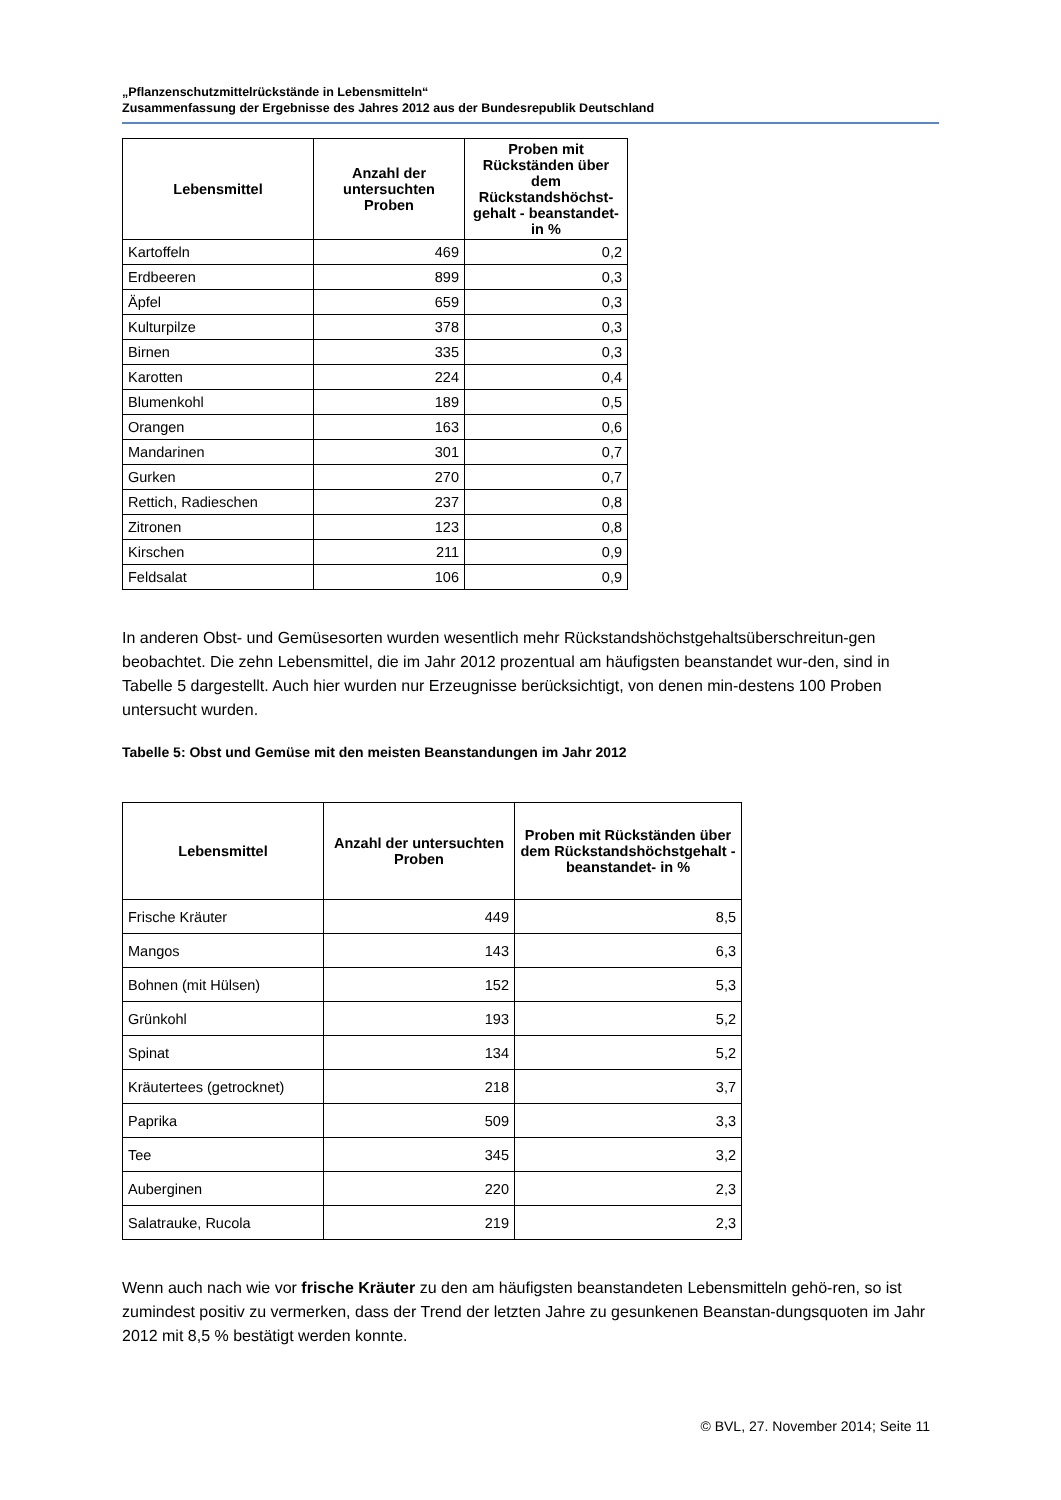„Pflanzenschutzmittelrückstände in Lebensmitteln“
Zusammenfassung der Ergebnisse des Jahres 2012 aus der Bundesrepublik Deutschland
| Lebensmittel | Anzahl der untersuchten Proben | Proben mit Rückständen über dem Rückstandshöchst-gehalt - beanstandet- in % |
| --- | --- | --- |
| Kartoffeln | 469 | 0,2 |
| Erdbeeren | 899 | 0,3 |
| Äpfel | 659 | 0,3 |
| Kulturpilze | 378 | 0,3 |
| Birnen | 335 | 0,3 |
| Karotten | 224 | 0,4 |
| Blumenkohl | 189 | 0,5 |
| Orangen | 163 | 0,6 |
| Mandarinen | 301 | 0,7 |
| Gurken | 270 | 0,7 |
| Rettich, Radieschen | 237 | 0,8 |
| Zitronen | 123 | 0,8 |
| Kirschen | 211 | 0,9 |
| Feldsalat | 106 | 0,9 |
In anderen Obst- und Gemüsesorten wurden wesentlich mehr Rückstandshöchstgehaltsüberschreitun-gen beobachtet. Die zehn Lebensmittel, die im Jahr 2012 prozentual am häufigsten beanstandet wur-den, sind in Tabelle 5 dargestellt. Auch hier wurden nur Erzeugnisse berücksichtigt, von denen min-destens 100 Proben untersucht wurden.
Tabelle 5: Obst und Gemüse mit den meisten Beanstandungen im Jahr 2012
| Lebensmittel | Anzahl der untersuchten Proben | Proben mit Rückständen über dem Rückstandshöchstgehalt - beanstandet- in % |
| --- | --- | --- |
| Frische Kräuter | 449 | 8,5 |
| Mangos | 143 | 6,3 |
| Bohnen (mit Hülsen) | 152 | 5,3 |
| Grünkohl | 193 | 5,2 |
| Spinat | 134 | 5,2 |
| Kräutertees (getrocknet) | 218 | 3,7 |
| Paprika | 509 | 3,3 |
| Tee | 345 | 3,2 |
| Auberginen | 220 | 2,3 |
| Salatrauke, Rucola | 219 | 2,3 |
Wenn auch nach wie vor frische Kräuter zu den am häufigsten beanstandeten Lebensmitteln gehö-ren, so ist zumindest positiv zu vermerken, dass der Trend der letzten Jahre zu gesunkenen Beanstan-dungsquoten im Jahr 2012 mit 8,5 % bestätigt werden konnte.
© BVL, 27. November 2014; Seite 11